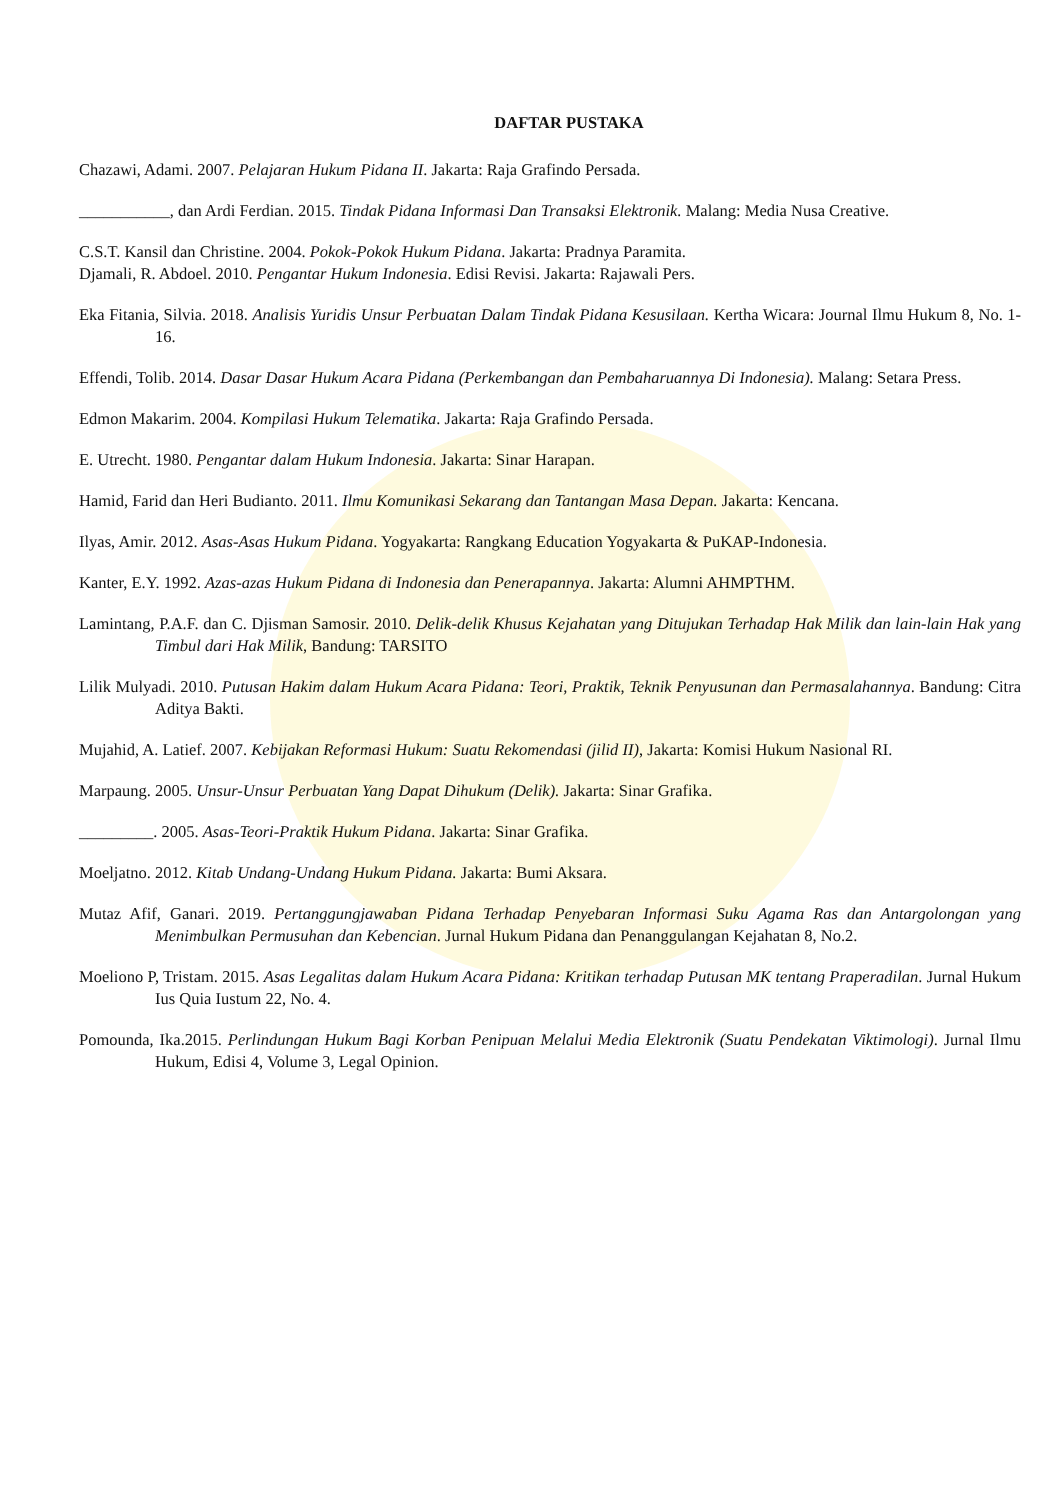DAFTAR PUSTAKA
Chazawi, Adami. 2007. Pelajaran Hukum Pidana II. Jakarta: Raja Grafindo Persada.
___________, dan Ardi Ferdian. 2015. Tindak Pidana Informasi Dan Transaksi Elektronik. Malang: Media Nusa Creative.
C.S.T. Kansil dan Christine. 2004. Pokok-Pokok Hukum Pidana. Jakarta: Pradnya Paramita.
Djamali, R. Abdoel. 2010. Pengantar Hukum Indonesia. Edisi Revisi. Jakarta: Rajawali Pers.
Eka Fitania, Silvia. 2018. Analisis Yuridis Unsur Perbuatan Dalam Tindak Pidana Kesusilaan. Kertha Wicara: Journal Ilmu Hukum 8, No. 1-16.
Effendi, Tolib. 2014. Dasar Dasar Hukum Acara Pidana (Perkembangan dan Pembaharuannya Di Indonesia). Malang: Setara Press.
Edmon Makarim. 2004. Kompilasi Hukum Telematika. Jakarta: Raja Grafindo Persada.
E. Utrecht. 1980. Pengantar dalam Hukum Indonesia. Jakarta: Sinar Harapan.
Hamid, Farid dan Heri Budianto. 2011. Ilmu Komunikasi Sekarang dan Tantangan Masa Depan. Jakarta: Kencana.
Ilyas, Amir. 2012. Asas-Asas Hukum Pidana. Yogyakarta: Rangkang Education Yogyakarta & PuKAP-Indonesia.
Kanter, E.Y. 1992. Azas-azas Hukum Pidana di Indonesia dan Penerapannya. Jakarta: Alumni AHMPTHM.
Lamintang, P.A.F. dan C. Djisman Samosir. 2010. Delik-delik Khusus Kejahatan yang Ditujukan Terhadap Hak Milik dan lain-lain Hak yang Timbul dari Hak Milik, Bandung: TARSITO
Lilik Mulyadi. 2010. Putusan Hakim dalam Hukum Acara Pidana: Teori, Praktik, Teknik Penyusunan dan Permasalahannya. Bandung: Citra Aditya Bakti.
Mujahid, A. Latief. 2007. Kebijakan Reformasi Hukum: Suatu Rekomendasi (jilid II), Jakarta: Komisi Hukum Nasional RI.
Marpaung. 2005. Unsur-Unsur Perbuatan Yang Dapat Dihukum (Delik). Jakarta: Sinar Grafika.
_________. 2005. Asas-Teori-Praktik Hukum Pidana. Jakarta: Sinar Grafika.
Moeljatno. 2012. Kitab Undang-Undang Hukum Pidana. Jakarta: Bumi Aksara.
Mutaz Afif, Ganari. 2019. Pertanggungjawaban Pidana Terhadap Penyebaran Informasi Suku Agama Ras dan Antargolongan yang Menimbulkan Permusuhan dan Kebencian. Jurnal Hukum Pidana dan Penanggulangan Kejahatan 8, No.2.
Moeliono P, Tristam. 2015. Asas Legalitas dalam Hukum Acara Pidana: Kritikan terhadap Putusan MK tentang Praperadilan. Jurnal Hukum Ius Quia Iustum 22, No. 4.
Pomounda, Ika.2015. Perlindungan Hukum Bagi Korban Penipuan Melalui Media Elektronik (Suatu Pendekatan Viktimologi). Jurnal Ilmu Hukum, Edisi 4, Volume 3, Legal Opinion.